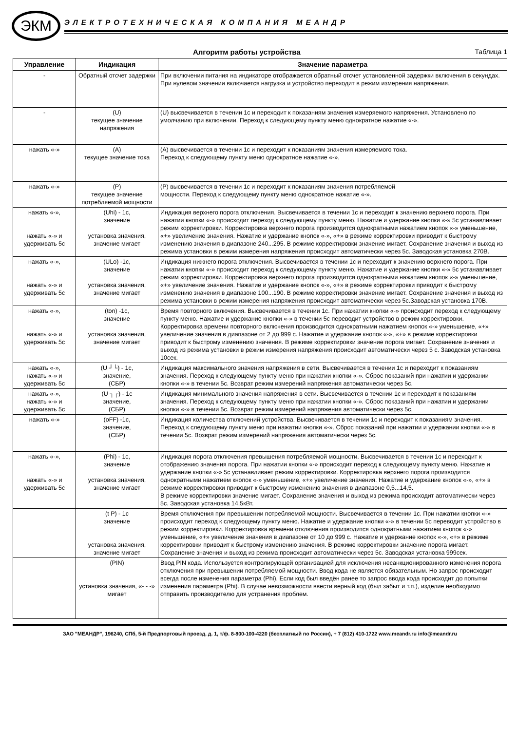ЭКМ
ЭЛЕКТРОТЕХНИЧЕСКАЯ КОМПАНИЯ МЕАНДР
Алгоритм работы устройства Таблица 1
| Управление | Индикация | Значение параметра |
| --- | --- | --- |
| - | Обратный отсчет задержки | При включении питания на индикаторе отображается обратный отсчет установленной задержки включения в секундах. При нулевом значении включается нагрузка и устройство переходит в режим измерения напряжения. |
| - | (U) текущее значение напряжения | (U) высвечивается в течении 1с и переходит к показаниям значения измеряемого напряжения. Установлено по умолчанию при включении. Переход к следующему пункту меню однократное нажатие «-». |
| нажать «-» | (A) текущее значение тока | (A) высвечивается в течении 1с и переходит к показаниям значения измеряемого тока. Переход к следующему пункту меню однократное нажатие «-». |
| нажать «-» | (P) текущее значение потребляемой мощности | (P) высвечивается в течении 1с и переходит к показаниям значения потребляемой мощности. Переход к следующему пункту меню однократное нажатие «-». |
| нажать «-», нажать «-» и удерживать 5с | (Uhi) - 1с, значение установка значения, значение мигает | Индикация верхнего порога отключения. Высвечивается в течении 1с и переходит к значению верхнего порога. При нажатии кнопки «-» происходит переход к следующему пункту меню. Нажатие и удержание кнопки «-» 5с устанавливает режим корректировки. Корректировка верхнего порога производится однократными нажатием кнопок «-» уменьшение, «+» увеличение значения. Нажатие и удержание кнопок «-», «+» в режиме корректировки приводит к быстрому изменению значения в диапазоне 240...295. В режиме корректировки значение мигает. Сохранение значения и выход из режима установки в режим измерения напряжения происходит автоматически через 5с. Заводская установка 270В. |
| нажать «-», нажать «-» и удерживать 5с | (ULo) -1с, значение установка значения, значение мигает | Индикация нижнего порога отключения. Высвечивается в течении 1с и переходит к значению верхнего порога. При нажатии кнопки «-» происходит переход к следующему пункту меню. Нажатие и удержание кнопки «-» 5с устанавливает режим корректировки. Корректировка верхнего порога производится однократными нажатием кнопок «-» уменьшение, «+» увеличение значения. Нажатие и удержание кнопок «-», «+» в режиме корректировки приводит к быстрому изменению значения в диапазоне 100...190. В режиме корректировки значение мигает. Сохранение значения и выход из режима установки в режим измерения напряжения происходит автоматически через 5с.Заводская установка 170В. |
| нажать «-», нажать «-» и удерживать 5с | (ton) -1с, значение установка значения, значение мигает | Время повторного включения. Высвечивается в течении 1с. При нажатии кнопки «-» происходит переход к следующему пункту меню. Нажатие и удержание кнопки «-» в течении 5с переводит устройство в режим корректировки. Корректировка времени повторного включения производится однократными нажатием кнопок «-» уменьшение, «+» увеличение значения в диапазоне от 2 до 999 с. Нажатие и удержание кнопок «-», «+» в режиме корректировки приводит к быстрому изменению значения. В режиме корректировки значение порога мигает. Сохранение значения и выход из режима установки в режим измерения напряжения происходит автоматически через 5 с. Заводская установка 10сек. |
| нажать «-», нажать «-» и удерживать 5с | (U ┘└) - 1с, значение, (СБР) | Индикация максимального значения напряжения в сети. Высвечивается в течении 1с и переходит к показаниям значения. Переход к следующему пункту меню при нажатии кнопки «-». Сброс показаний при нажатии и удержании кнопки «-» в течении 5с. Возврат режим измерений напряжения автоматически через 5с. |
| нажать «-», нажать «-» и удерживать 5с | (U ┐┌) - 1с значение, (СБР) | Индикация минимального значения напряжения в сети. Высвечивается в течении 1с и переходит к показаниям значения. Переход к следующему пункту меню при нажатии кнопки «-». Сброс показаний при нажатии и удержании кнопки «-» в течении 5с. Возврат режим измерений напряжения автоматически через 5с. |
| нажать «-» | (oFF) -1с, значение, (СБР) | Индикация количества отключений устройства. Высвечивается в течении 1с и переходит к показаниям значения. Переход к следующему пункту меню при нажатии кнопки «-». Сброс показаний при нажатии и удержании кнопки «-» в течении 5с. Возврат режим измерений напряжения автоматически через 5с. |
| нажать «-», нажать «-» и удерживать 5с | (Phi) - 1с, значение установка значения, значение мигает | Индикация порога отключения превышения потребляемой мощности. Высвечивается в течении 1с и переходит к отображению значения порога. При нажатии кнопки «-» происходит переход к следующему пункту меню. Нажатие и удержание кнопки «-» 5с устанавливает режим корректировки. Корректировка верхнего порога производится однократными нажатием кнопок «-» уменьшение, «+» увеличение значения. Нажатие и удержание кнопок «-», «+» в режиме корректировки приводит к быстрому изменению значения в диапазоне 0,5...14,5. В режиме корректировки значение мигает. Сохранение значения и выход из режима происходит автоматически через 5с. Заводская установка 14,5кВт. |
| | (t P) - 1с значение установка значения, значение мигает | Время отключения при превышении потребляемой мощности. Высвечивается в течении 1с. При нажатии кнопки «-» происходит переход к следующему пункту меню. Нажатие и удержание кнопки «-» в течении 5с переводит устройство в режим корректировки. Корректировка времени отключения производится однократными нажатием кнопок «-» уменьшение, «+» увеличение значения в диапазоне от 10 до 999 с. Нажатие и удержание кнопок «-», «+» в режиме корректировки приводит к быстрому изменению значения. В режиме корректировки значение порога мигает. Сохранение значения и выход из режима происходит автоматически через 5с. Заводская установка 999сек. |
| | (PIN) установка значения, «- - -» мигает | Ввод PIN кода. Используется контролирующей организацией для исключения несанкционированного изменения порога отключения при превышении потребляемой мощности. Ввод кода не является обязательным. Но запрос происходит всегда после изменения параметра (Phi). Если код был введён ранее то запрос ввода кода происходит до попытки изменения параметра (Phi). В случае невозможности ввести верный код (был забыт и т.п.), изделие необходимо отправить производителю для устранения проблем. |
ЗАО "МЕАНДР", 196240, СПб, 5-й Предпортовый проезд, д. 1, т/ф. 8-800-100-4220 (бесплатный по России), + 7 (812) 410-1722 www.meandr.ru info@meandr.ru